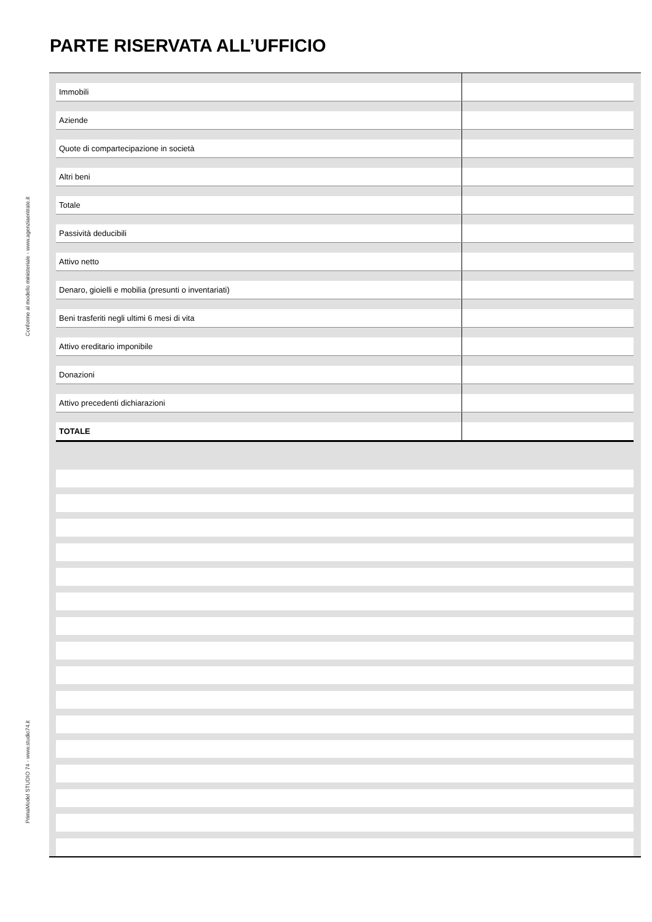PARTE RISERVATA ALL’UFFICIO
Conforme al modello ministeriale - www.agenziaentrate.it
PrimaModel STUDIO 74 - www.studio74.it
| Immobili | |
| Aziende | |
| Quote di compartecipazione in società | |
| Altri beni | |
| Totale | |
| Passività deducibili | |
| Attivo netto | |
| Denaro, gioielli e mobilia (presunti o inventariati) | |
| Beni trasferiti negli ultimi 6 mesi di vita | |
| Attivo ereditario imponibile | |
| Donazioni | |
| Attivo precedenti dichiarazioni | |
| TOTALE | |